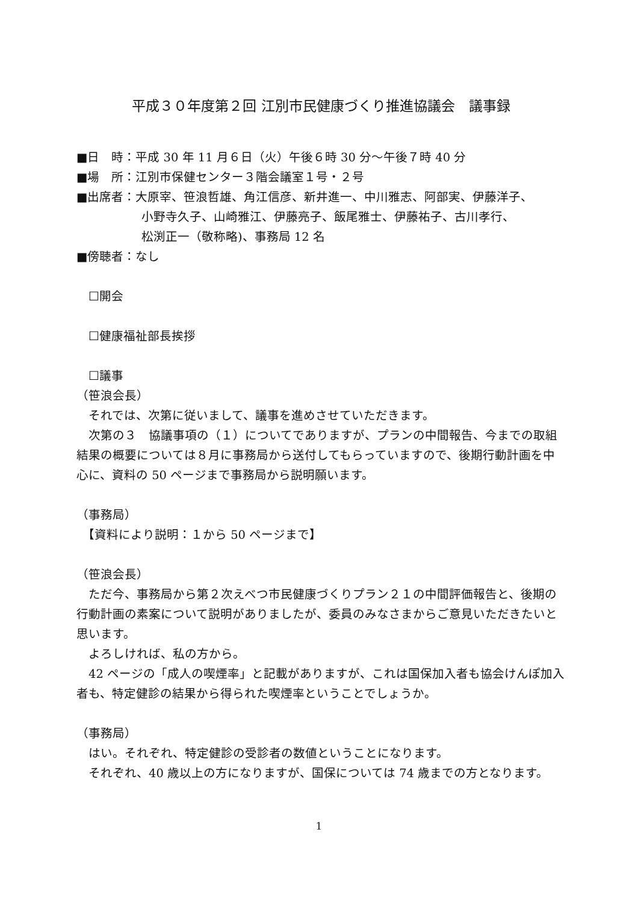平成３０年度第２回 江別市民健康づくり推進協議会　議事録
■日　時：平成 30 年 11 月６日（火）午後６時 30 分〜午後７時 40 分
■場　所：江別市保健センター３階会議室１号・２号
■出席者：大原宰、笹浪哲雄、角江信彦、新井進一、中川雅志、阿部実、伊藤洋子、
小野寺久子、山崎雅江、伊藤亮子、飯尾雅士、伊藤祐子、古川孝行、
松渕正一（敬称略)、事務局 12 名
■傍聴者：なし
☐開会
☐健康福祉部長挨拶
☐議事
（笹浪会長）
　それでは、次第に従いまして、議事を進めさせていただきます。
　次第の３　協議事項の（１）についてでありますが、プランの中間報告、今までの取組結果の概要については８月に事務局から送付してもらっていますので、後期行動計画を中心に、資料の 50 ページまで事務局から説明願います。
（事務局）
　【資料により説明：１から 50 ページまで】
（笹浪会長）
　ただ今、事務局から第２次えべつ市民健康づくりプラン２１の中間評価報告と、後期の行動計画の素案について説明がありましたが、委員のみなさまからご意見いただきたいと思います。
　よろしければ、私の方から。
　42 ページの「成人の喫煙率」と記載がありますが、これは国保加入者も協会けんぽ加入者も、特定健診の結果から得られた喫煙率ということでしょうか。
（事務局）
　はい。それぞれ、特定健診の受診者の数値ということになります。
　それぞれ、40 歳以上の方になりますが、国保については 74 歳までの方となります。
1